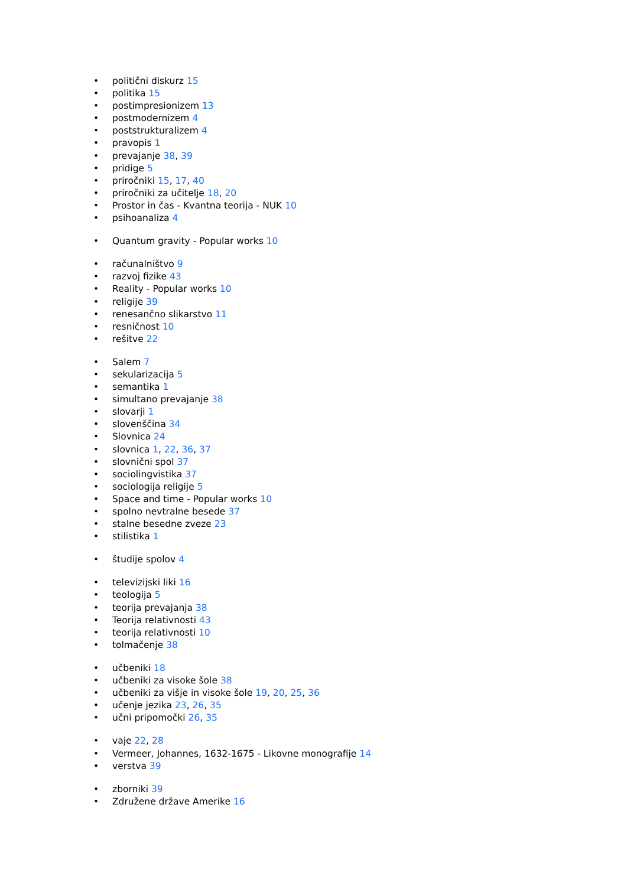• politični diskurz 15
• politika 15
• postimpresionizem 13
• postmodernizem 4
• poststrukturalizem 4
• pravopis 1
• prevajanje 38, 39
• pridige 5
• priročniki 15, 17, 40
• priročniki za učitelje 18, 20
• Prostor in čas - Kvantna teorija - NUK 10
• psihoanaliza 4
• Quantum gravity - Popular works 10
• računalništvo 9
• razvoj fizike 43
• Reality - Popular works 10
• religije 39
• renesančno slikarstvo 11
• resničnost 10
• rešitve 22
• Salem 7
• sekularizacija 5
• semantika 1
• simultano prevajanje 38
• slovarji 1
• slovenščina 34
• Slovnica 24
• slovnica 1, 22, 36, 37
• slovnični spol 37
• sociolingvistika 37
• sociologija religije 5
• Space and time - Popular works 10
• spolno nevtralne besede 37
• stalne besedne zveze 23
• stilistika 1
• študije spolov 4
• televizijski liki 16
• teologija 5
• teorija prevajanja 38
• Teorija relativnosti 43
• teorija relativnosti 10
• tolmačenje 38
• učbeniki 18
• učbeniki za visoke šole 38
• učbeniki za višje in visoke šole 19, 20, 25, 36
• učenje jezika 23, 26, 35
• učni pripomočki 26, 35
• vaje 22, 28
• Vermeer, Johannes, 1632-1675 - Likovne monografije 14
• verstva 39
• zborniki 39
• Združene države Amerike 16